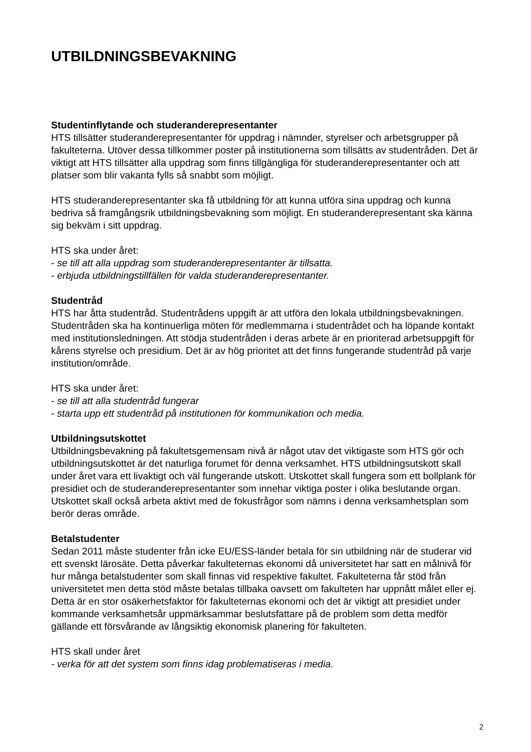UTBILDNINGSBEVAKNING
Studentinflytande och studeranderepresentanter
HTS tillsätter studeranderepresentanter för uppdrag i nämnder, styrelser och arbetsgrupper på fakulteterna. Utöver dessa tillkommer poster på institutionerna som tillsätts av studentråden. Det är viktigt att HTS tillsätter alla uppdrag som finns tillgängliga för studeranderepresentanter och att platser som blir vakanta fylls så snabbt som möjligt.
HTS studeranderepresentanter ska få utbildning för att kunna utföra sina uppdrag och kunna bedriva så framgångsrik utbildningsbevakning som möjligt. En studeranderepresentant ska känna sig bekväm i sitt uppdrag.
HTS ska under året:
- se till att alla uppdrag som studeranderepresentanter är tillsatta.
- erbjuda utbildningstillfällen för valda studeranderepresentanter.
Studentråd
HTS har åtta studentråd. Studentrådens uppgift är att utföra den lokala utbildningsbevakningen. Studentråden ska ha kontinuerliga möten för medlemmarna i studentrådet och ha löpande kontakt med institutionsledningen. Att stödja studentråden i deras arbete är en prioriterad arbetsuppgift för kårens styrelse och presidium. Det är av hög prioritet att det finns fungerande studentråd på varje institution/område.
HTS ska under året:
- se till att alla studentråd fungerar
- starta upp ett studentråd på institutionen för kommunikation och media.
Utbildningsutskottet
Utbildningsbevakning på fakultetsgemensam nivå är något utav det viktigaste som HTS gör och utbildningsutskottet är det naturliga forumet för denna verksamhet. HTS utbildningsutskott skall under året vara ett livaktigt och väl fungerande utskott. Utskottet skall fungera som ett bollplank för presidiet och de studeranderepresentanter som innehar viktiga poster i olika beslutande organ. Utskottet skall också arbeta aktivt med de fokusfrågor som nämns i denna verksamhetsplan som berör deras område.
Betalstudenter
Sedan 2011 måste studenter från icke EU/ESS-länder betala för sin utbildning när de studerar vid ett svenskt lärosäte. Detta påverkar fakulteternas ekonomi då universitetet har satt en målnivå för hur många betalstudenter som skall finnas vid respektive fakultet. Fakulteterna får stöd från universitetet men detta stöd måste betalas tillbaka oavsett om fakulteten har uppnått målet eller ej. Detta är en stor osäkerhetsfaktor för fakulteternas ekonomi och det är viktigt att presidiet under kommande verksamhetsår uppmärksammar beslutsfattare på de problem som detta medför gällande ett försvårande av långsiktig ekonomisk planering för fakulteten.
HTS skall under året
- verka för att det system som finns idag problematiseras i media.
2